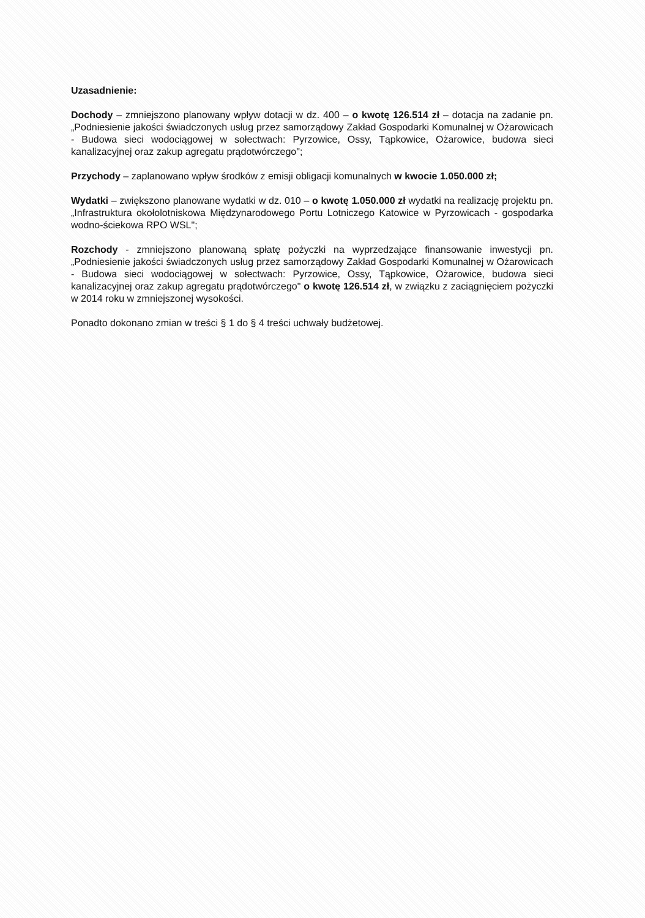Uzasadnienie:
Dochody – zmniejszono planowany wpływ dotacji w dz. 400 – o kwotę 126.514 zł – dotacja na zadanie pn. „Podniesienie jakości świadczonych usług przez samorządowy Zakład Gospodarki Komunalnej w Ożarowicach - Budowa sieci wodociągowej w sołectwach: Pyrzowice, Ossy, Tąpkowice, Ożarowice, budowa sieci kanalizacyjnej oraz zakup agregatu prądotwórczego";
Przychody – zaplanowano wpływ środków z emisji obligacji komunalnych w kwocie 1.050.000 zł;
Wydatki – zwiększono planowane wydatki w dz. 010 – o kwotę 1.050.000 zł wydatki na realizację projektu pn. „Infrastruktura okołolotniskowa Międzynarodowego Portu Lotniczego Katowice w Pyrzowicach - gospodarka wodno-ściekowa RPO WSL";
Rozchody - zmniejszono planowaną spłatę pożyczki na wyprzedzające finansowanie inwestycji pn. „Podniesienie jakości świadczonych usług przez samorządowy Zakład Gospodarki Komunalnej w Ożarowicach - Budowa sieci wodociągowej w sołectwach: Pyrzowice, Ossy, Tąpkowice, Ożarowice, budowa sieci kanalizacyjnej oraz zakup agregatu prądotwórczego" o kwotę 126.514 zł, w związku z zaciągnięciem pożyczki w 2014 roku w zmniejszonej wysokości.
Ponadto dokonano zmian w treści § 1 do § 4 treści uchwały budżetowej.